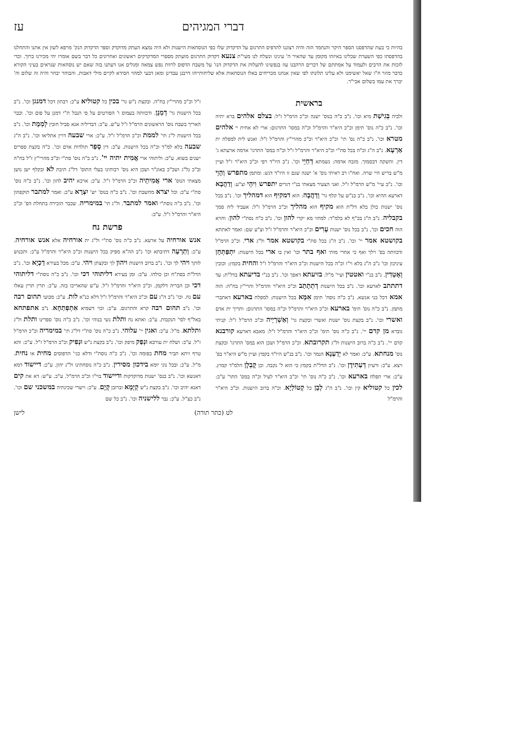דברי המגיהים עז
בהיות כי בעת שהדפסנו הספר היקר והנחמד הזה והיה רצוננו להדפיס התרגום על הדקדוק שלו כפי הנוסחאות הישנות ולא היה נמצא העתק מדוקדק וספר הדקדוק הנק' מרפא לשון אין אתנו והתחלנו בהדפסתו כפי השערת שכלינו באיזהו מקומן עד שהאיר ה' עינינו ונשלח לנו מעי"ת צנעא דקדוק התרגום מועתק מספרי המדקדקים ראשונים ואחרונים כל דבר בשם אומרו יהי מכירנו ברוך. וכדי לזכות את הרבים ולעמוד על אמתתם של דברים הרהבנו עוז בנפשינו להעלות את הדקדוק הנז' על משבח הדפוס לרוות נפש צמאה ומגלים אנו דעתנו בזה שאם יש נוסחאות שנראים בעיני הקורא כדבר מוזר ח"ו שאל יאשימנו ולא עלינו תלונתו לפי שאין אנחנו מכריחים באלו הנוסחאות אלא שליחותייהו דרבנן עבדינן ומאן דבעי למהוי חסידא לקיים מילי דאבות. והבוחר יבחר והיה זה שלום וה' יברך את עמו בשלום אכי"ר.
בראשית
ולביה בְּגִישַׁת מיא וכו'. נ"ב כ"ה בנוס' ישנה וכ"כ הרמ"ל ז"ל: בצלם אלהים ברא יתיה וכו'. נ"ב כ"ה נוס' תימן וכ"כ היא"ר והרמ"ל וכ"ה במסו' התרגום: ארי לא אחית יי אלהים מטרא וכו'. נ"ב כ"ה נס' תי' וכ"כ היא"ר וכ"כ מהרי"ץ והרמ"ל ז"ל: ואנש לית למפלח ית אַרְעָא. נ"ב ה"ג וכ"ה בכל סת"י וכ"כ היא"ר והרמ"ל ז"ל וכ"ה במס' התרגו' אדמה ארעתא ג' דין. והשקה דבסמוך. מזבח אדמה: נשמתא דְחַיֵי וכו'. נ"ב היו"ד רפי וכ"כ היא"ר ז"ל ועיין מ"ש בריש חיי שרה. ואח"ו רב ראיתי נוס' א' ישנה שגם זו היו"ד דגש: ומתמן מתפרש וְהָוֵי וכו'. נ"ב עיי' מ"ש הרמ"ל ז"ל. ואני הצעיר מצאתי בנ"י דגרים יתפרש וִיהֵי וצ"ע: וְדַהֲבָא דארעא ההיא וכו'. נ"ב בנ"ש על קלף גר' וְדַהֲבָה: הוא דמקיף הוא דמהליך וכו'. נ"ב בכל נוס' ישנות כולן בלא דל"ת הוא מקיף הוא מהליך וכ"כ הרמ"ל ז"ל: אעביד ליה סמך בקבליה. נ"ב ה"ג בכ"ף לא בלמ"ד: למחזי מא יקרי להון וכו'. נ"ב כ"ה נסת"י להון: וחויא הוה חכים וכו', נ"ב בכל נוס' ישנות עָרִים וכ"כ היא"ר והרמ"ל ז"ל וצ"ע שם: ואמר לאתתא בקושטא אמר יי' וכו'. נ"ב ה"ג בכל סת"י בקושטא אמר ול"ג ארי. וכ"כ הרמ"ל ודכוותה בפ' וילך ואף כי אחרי מותי ואף בתר וכו' ואין בו ארי בכל הישנות: יִתְפַּתְּחָן עיניכון וכו' נ"ב ה"ג בלא וי"ו וכ"ה בכל הישנות וכ"כ היא"ר והרמ"ל ז"ל והחית בקמץ: וכובין וְאָטְדִין. נ"ב בנ"י ואטטין ועיי' מ"ל: בזיעתא דאפך וכו'. נ"ב בנ"י בדיעתא בדל"ת: עד דתתתב לארעא וכו'. נ"ב בכל הישנות דְתְתָתַב וכ"כ היא"ר והרמ"ל והרי"ץ בח"ה: הוה אמא דכל בני אנשא. נ"ב כ"ה נוסח' תימן אִמָּא בכל הישנות: למפלח בארעא דאתברי מתמן. נ"ב כ"ה נוס' תימ' בארעא וכ"כ היא"ר והרמ"ל וכ"ה במסו' התרגום: ותריך ית אדם ואשרי וכו'. נ"ב בקצת נוס' ישנות ואשרי ובקצת גר' וְאַשְׁרְיֵיה וכ"כ הרמ"ל ז"ל: קניתי גוברא מן קדם יי'. נ"ב כ"ה נוס' תימ' וכ"כ היא"ר והרמ"ל ז"ל: מאבא דארעא קורבנא קדם יי'. נ"ב כ"ה ברוב הישנות ול"ג תקרובתא. וכ"כ הרמ"ל ושכן הוא במס' התרגו' ובקצת נוס' מנחתא. ע"כ: ואמר לא יְדַעְנָא הנמר וכו'. נ"ב בנ"ש היו"ד בקמץ ועיין מ"ש היא"ר בפ' ויצא. ע"כ: ורעיון דְעַתִידָן וכו'. נ"ב הדל"ת בקמץ כי הוא ל' נקבה. וכן קָבְלָן הלמ"ד קמוץ. ע"כ: ארי תפלח בארעא וכו'. נ"ב כ"ה נוס' תי' וכ"ב היא"ר לעיל וכ"ה במס' התר' ע"כ: לכין כל קטוליא קין וכו'. נ"ב ה"ג לְבֵן כל קְטוֹלַיָא. וכ"ה ברוב הישנות. וכ"כ היא"ר והרמ"ל
ז"ל וכ"כ מהרי"ץ בח"ה. ובקצת נ"ש גר' בכין כל קטוליא ע"כ: רבהון דכל דמנגן וכו'. נ"ב בכל הישנות גר' דְמַנֵן. ודכוותה בעמוס ו' הפורטים על פי הנבל ת"י דמנן על פום וכו'. וכבר האריך בשבח נוס' הראשונים הרמ"ל ז"ל ע"ש. ע"כ: דבדיליה אנא סביל חובין לְמְמָת וכו'. נ"ב בכל הישנות ל"ג תי' לממת וכ"כ הרמ"ל ז"ל. ע"כ: ארי שבעה דרין אתליאו וכו'. נ"ב ה"ג שבעה בלא למ"ד וכ"ה בכל הישנות. ע"כ: דין סְפַר תולדות אדם וכו'. כ"ה בקצת ספרים ישנים בשוא. ע"כ: וליתוהי ארי אֲמִית יתיה יי'. נ"ב כ"ה נוס' סת"י וכ"כ מהרי"ץ ז"ל בח"ה וב"כ נל"ג ושכ"כ באונ"ר ושכן היא נוס' רבותינו בעלי התוס' דל"ג תיבת לא ובקלף ישן נושן מצאתי הנוס' ארי אֲמִיתֵיה וכ"כ הרמ"ל ז"ל. ע"כ: ארכא יהיב להון וכו'. נ"ב כ"ה נוס' סת"י ע"כ: וכל יצרא מחשבת וכו'. נ"ב כ"ה בנוס' יש' יִצְרָא ע"כ: ואמר למתבר תוקפהון וכו'. נ"ב כ"ה נוסת"י ואמר למתבר. ול"ג תי' במימריה. שכבר הזכירה בתחלת הפ' וכ"כ היא"ר והרמ"ל ז"ל. ע"כ:
פרשת נח
אנש אורחיה על ארעא. נ"ב כ"ה נוס' סת"י ול"ג ית אורחיה אלא אנש אורחיה. ע"כ: וְתַרְעָה דתיבתא וכו' נ"ב הה"א מפיק בכל הישנות וכ"כ היא"ר והרמ"ל ע"כ: ותכנוש לותך ויהי לך וכו'. נ"ב ברוב הישנות ויהון לך ובקצתן ויהי. ע"כ: מכל בעירא דַכְיָא וכו'. נ"ב הדל"ת בפת"ח וכן כולהו. ע"כ: ומן בעירא דליתוהי דכי וכו'. נ"ב כ"ה נוסת"י דליתוהי דכי וכן הבריה דלקמן. וכ"כ היא"ר והרמ"ל ז"ל. ע"ש שהאריכו בזה. ע"כ: תרין תרין עאלו עם נח. וכו' נ"ב ה"ג עם וכ"כ היא"ר והרמ"ל ז"ל דלא כנ"א לות. ע"כ: מבועי תהום רבה וכו'. נ"ב תהום רבה קרא והתרגום. ע"כ: וכוי דשמיא אִתְפְתַחָא. נ"ב אתפתחא באל"ף לסי' הנקבות. ע"כ: ואתא נח ותלת נשי בנוהי וכו'. נ"ב כ"ה נוס' ספרינו ותלת ול"ג ותלתא. מ"ל. ע"כ: ואגין יי' עלוהי. נ"ב כ"ה נוס' סת"י דל"ג תי' במימריה וכ"כ הרמ"ל ז"ל. ע"כ: ושלח ית עורבא וּנְפַק מיפק וכו'. נ"ב בקצת נ"ש וּנְפִיק וכ"כ הרמ"ל ז"ל. ע"כ: והא טרף זיתא תביר מחת בפומה וכו'. נ"ב כ"ה נוסת"י ודלא כגי' הדפוסים מחית או נחית. מ"ל. ע"כ: ובכל נוני יומא בידכון מסירין. נ"ב כ"ה נוסחתינו ול"ג יהון. ע"כ: דיישוד דמא דאנשא וכו'. נ"ב בנס' ישנות מדוקדקות ודיישוד בוי"ו וכ"כ הרמ"ל. ע"כ. ע"ש: דא את קים דאנא יהיב וכו'. נ"ב בקצת נ"ש קְיָמָא וברובן קְיָם. ע"כ: וישרי שכינתיה במשכני שם וכו'. נ"ב כצ"ל. ע"כ: נבר ללישניה וכו'. נ"ב כל שם
לט (כתר תורה) לישן